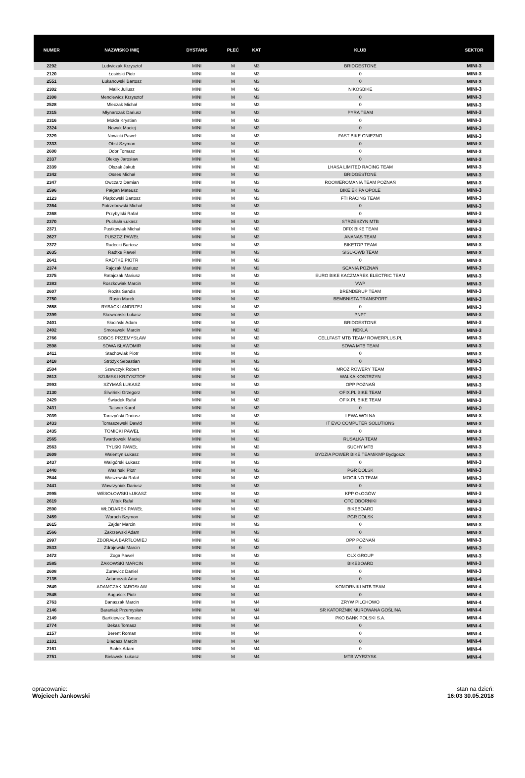| NUMER | NAZWISKO IMIĘ | DYSTANS | PŁEĆ | KAT | KLUB | SEKTOR |
| --- | --- | --- | --- | --- | --- | --- |
| 2292 | Ludwiczak Krzysztof | MINI | M | M3 | BRIDGESTONE | MINI-3 |
| 2120 | Łosiński Piotr | MINI | M | M3 | 0 | MINI-3 |
| 2551 | Łukanowski Bartosz | MINI | M | M3 | 0 | MINI-3 |
| 2302 | Malik Juliusz | MINI | M | M3 | NIKOŚBIKE | MINI-3 |
| 2308 | Menclewicz Krzysztof | MINI | M | M3 | 0 | MINI-3 |
| 2528 | Mleczak Michał | MINI | M | M3 | 0 | MINI-3 |
| 2315 | Młynarczak Dariusz | MINI | M | M3 | PYRA TEAM | MINI-3 |
| 2316 | Mołda Krystian | MINI | M | M3 | 0 | MINI-3 |
| 2324 | Nowak Maciej | MINI | M | M3 | 0 | MINI-3 |
| 2329 | Nowicki Paweł | MINI | M | M3 | FAST BIKE GNIEZNO | MINI-3 |
| 2333 | Obst Szymon | MINI | M | M3 | 0 | MINI-3 |
| 2600 | Odor Tomasz | MINI | M | M3 | 0 | MINI-3 |
| 2337 | Oleksy Jarosław | MINI | M | M3 | 0 | MINI-3 |
| 2339 | Olszak Jakub | MINI | M | M3 | LHASA LIMITED RACING TEAM | MINI-3 |
| 2342 | Osses Michał | MINI | M | M3 | BRIDGESTONE | MINI-3 |
| 2347 | Owczarz Damian | MINI | M | M3 | ROOWEROMANIA TEAM POZNAŃ | MINI-3 |
| 2596 | Pałgan Mateusz | MINI | M | M3 | BIKE EKIPA OPOLE | MINI-3 |
| 2123 | Piątkowski Bartosz | MINI | M | M3 | FTI RACING TEAM | MINI-3 |
| 2364 | Potrzebowski Michał | MINI | M | M3 | 0 | MINI-3 |
| 2368 | Przybylski Rafał | MINI | M | M3 | 0 | MINI-3 |
| 2370 | Puchała Łukasz | MINI | M | M3 | STRZESZYN MTB | MINI-3 |
| 2371 | Pustkowiak Michał | MINI | M | M3 | OFIX BIKE TEAM | MINI-3 |
| 2627 | PUSZCZ PAWEŁ | MINI | M | M3 | ANANAS TEAM | MINI-3 |
| 2372 | Radecki Bartosz | MINI | M | M3 | BIKETOP TEAM | MINI-3 |
| 2635 | Radtke Paweł | MINI | M | M3 | SISU-OWB TEAM | MINI-3 |
| 2641 | RADTKE PIOTR | MINI | M | M3 | 0 | MINI-3 |
| 2374 | Rajczak Mariusz | MINI | M | M3 | SCANIA POZNAŃ | MINI-3 |
| 2375 | Ratajczak Mariusz | MINI | M | M3 | EURO BIKE KACZMAREK ELECTRIC TEAM | MINI-3 |
| 2383 | Roszkowiak Marcin | MINI | M | M3 | VWP | MINI-3 |
| 2607 | Rozits Sandis | MINI | M | M3 | BRENDERUP TEAM | MINI-3 |
| 2750 | Rusin Marek | MINI | M | M3 | BEMBNISTA TRANSPORT | MINI-3 |
| 2658 | RYBACKI ANDRZEJ | MINI | M | M3 | 0 | MINI-3 |
| 2399 | Skowroński Łukasz | MINI | M | M3 | PNPT | MINI-3 |
| 2401 | Słociński Adam | MINI | M | M3 | BRIDGESTONE | MINI-3 |
| 2402 | Smorawski Marcin | MINI | M | M3 | NEKLA | MINI-3 |
| 2766 | SOBOS PRZEMYSŁAW | MINI | M | M3 | CELLFAST MTB TEAM/ ROWERPLUS.PL | MINI-3 |
| 2598 | SOWA SŁAWOMIR | MINI | M | M3 | SOWA MTB TEAM | MINI-3 |
| 2411 | Stachowiak Piotr | MINI | M | M3 | 0 | MINI-3 |
| 2418 | Stróżyk Sebastian | MINI | M | M3 | 0 | MINI-3 |
| 2504 | Szewczyk Robert | MINI | M | M3 | MRÓZ ROWERY TEAM | MINI-3 |
| 2613 | SZUMSKI KRZYSZTOF | MINI | M | M3 | WALKA KOSTRZYN | MINI-3 |
| 2993 | SZYMAŚ ŁUKASZ | MINI | M | M3 | OPP POZNAŃ | MINI-3 |
| 2130 | Śliwiński Grzegorz | MINI | M | M3 | OFIX.PL BIKE TEAM | MINI-3 |
| 2429 | Świadek Rafał | MINI | M | M3 | OFIX.PL BIKE TEAM | MINI-3 |
| 2431 | Tajsner Karol | MINI | M | M3 | 0 | MINI-3 |
| 2039 | Tarczyński Dariusz | MINI | M | M3 | LEWA WOLNA | MINI-3 |
| 2433 | Tomaszewski Dawid | MINI | M | M3 | IT EVO COMPUTER SOLUTIONS | MINI-3 |
| 2435 | TOMICKI PAWEŁ | MINI | M | M3 | 0 | MINI-3 |
| 2565 | Twardowski Maciej | MINI | M | M3 | RUSAŁKA TEAM | MINI-3 |
| 2563 | TYLSKI PAWEŁ | MINI | M | M3 | SUCHY MTB | MINI-3 |
| 2609 | Walentyn Łukasz | MINI | M | M3 | BYDZIA POWER BIKE TEAM/KMP Bydgoszc | MINI-3 |
| 2437 | Waligórski Łukasz | MINI | M | M3 | 0 | MINI-3 |
| 2440 | Wasiński Piotr | MINI | M | M3 | PGR DOLSK | MINI-3 |
| 2544 | Waszewski Rafał | MINI | M | M3 | MOGILNO TEAM | MINI-3 |
| 2441 | Wawrzyniak Dariusz | MINI | M | M3 | 0 | MINI-3 |
| 2995 | WESOŁOWSKI ŁUKASZ | MINI | M | M3 | KPP GŁOGÓW | MINI-3 |
| 2619 | Witek Rafał | MINI | M | M3 | OTC OBORNIKI | MINI-3 |
| 2590 | WŁODAREK PAWEŁ | MINI | M | M3 | BIKEBOARD | MINI-3 |
| 2459 | Woroch Szymon | MINI | M | M3 | PGR DOLSK | MINI-3 |
| 2615 | Zajder Marcin | MINI | M | M3 | 0 | MINI-3 |
| 2566 | Zakrzewski Adam | MINI | M | M3 | 0 | MINI-3 |
| 2997 | ZBORAŁA BARTŁOMIEJ | MINI | M | M3 | OPP POZNAŃ | MINI-3 |
| 2533 | Zdrojewski Marcin | MINI | M | M3 | 0 | MINI-3 |
| 2472 | Zoga Paweł | MINI | M | M3 | OLX GROUP | MINI-3 |
| 2585 | ŻAKOWSKI MARCIN | MINI | M | M3 | BIKEBOARD | MINI-3 |
| 2608 | Żurawicz Daniel | MINI | M | M3 | 0 | MINI-3 |
| 2135 | Adamczak Artur | MINI | M | M4 | 0 | MINI-4 |
| 2649 | ADAMCZAK JAROSŁAW | MINI | M | M4 | KOMORNIKI MTB TEAM | MINI-4 |
| 2545 | Auguścik Piotr | MINI | M | M4 | 0 | MINI-4 |
| 2763 | Banaszak Marcin | MINI | M | M4 | ZRYW PILCHOWO | MINI-4 |
| 2146 | Baraniak Przemysław | MINI | M | M4 | SR KATORŻNIK MUROWANA GOŚLINA | MINI-4 |
| 2149 | Bartkiewicz Tomasz | MINI | M | M4 | PKO BANK POLSKI S.A. | MINI-4 |
| 2774 | Bekas Tomasz | MINI | M | M4 | 0 | MINI-4 |
| 2157 | Berent Roman | MINI | M | M4 | 0 | MINI-4 |
| 2101 | Biadasz Marcin | MINI | M | M4 | 0 | MINI-4 |
| 2161 | Białek Adam | MINI | M | M4 | 0 | MINI-4 |
| 2751 | Bielawski Łukasz | MINI | M | M4 | MTB WYRZYSK | MINI-4 |
opracowanie:
Wojciech Jankowski
stan na dzień:
16:03 30.05.2018